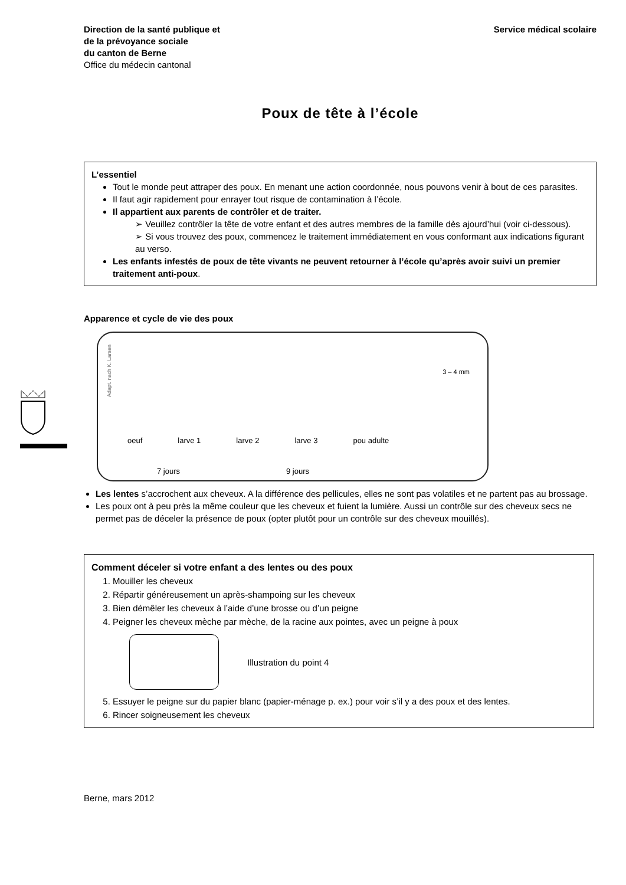Direction de la santé publique et
de la prévoyance sociale
du canton de Berne
Office du médecin cantonal
Service médical scolaire
Poux de tête à l’école
L’essentiel
Tout le monde peut attraper des poux. En menant une action coordonnée, nous pouvons venir à bout de ces parasites.
Il faut agir rapidement pour enrayer tout risque de contamination à l’école.
Il appartient aux parents de contrôler et de traiter.
➢ Veuillez contrôler la tête de votre enfant et des autres membres de la famille dès ajourd’hui (voir ci-dessous).
➢ Si vous trouvez des poux, commencez le traitement immédiatement en vous conformant aux indications figurant au verso.
Les enfants infestés de poux de tête vivants ne peuvent retourner à l’école qu’après avoir suivi un premier traitement anti-poux.
Apparence et cycle de vie des poux
Adapt. nach K. Larsen
3 – 4 mm
oeuf larve 1 larve 2 larve 3 pou adulte
7 jours 9 jours
Les lentes s’accrochent aux cheveux. A la différence des pellicules, elles ne sont pas volatiles et ne partent pas au brossage.
Les poux ont à peu près la même couleur que les cheveux et fuient la lumière. Aussi un contrôle sur des cheveux secs ne permet pas de déceler la présence de poux (opter plutôt pour un contrôle sur des cheveux mouillés).
Comment déceler si votre enfant a des lentes ou des poux
1. Mouiller les cheveux
2. Répartir généreusement un après-shampoing sur les cheveux
3. Bien démêler les cheveux à l’aide d’une brosse ou d’un peigne
4. Peigner les cheveux mèche par mèche, de la racine aux pointes, avec un peigne à poux
Illustration du point 4
5. Essuyer le peigne sur du papier blanc (papier-ménage p. ex.) pour voir s’il y a des poux et des lentes.
6. Rincer soigneusement les cheveux
Berne, mars 2012